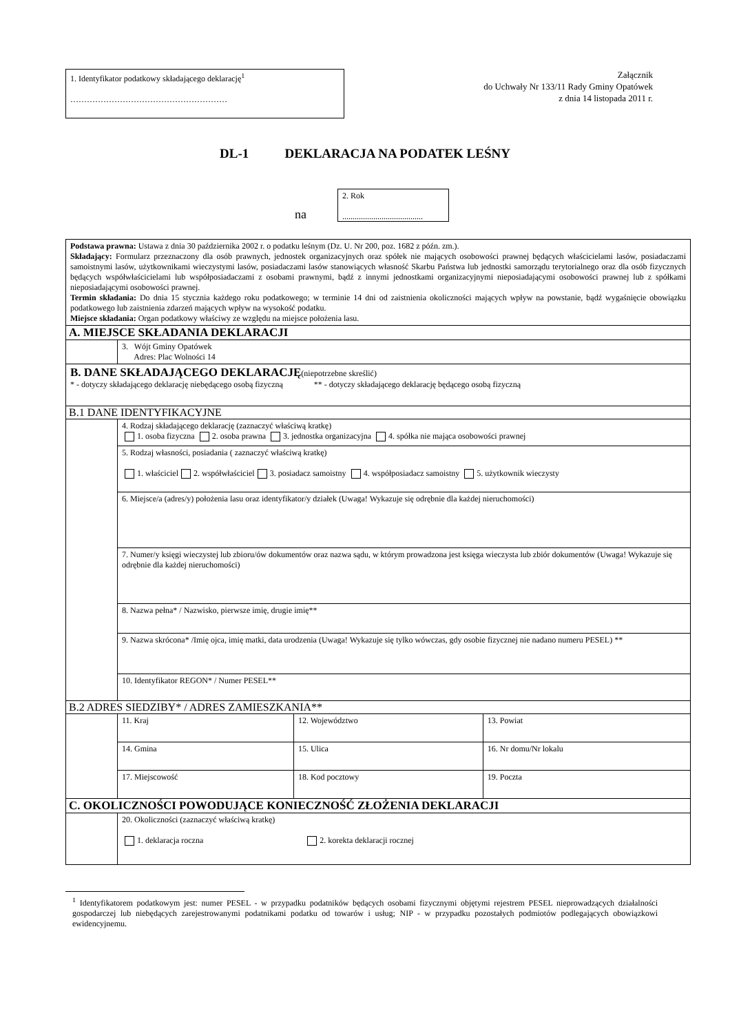1. Identyfikator podatkowy składającego deklarację<sup>1</sup>
…………………………………………………
Załącznik
do Uchwały Nr 133/11 Rady Gminy Opatówek
z dnia 14 listopada 2011 r.
DL-1 DEKLARACJA NA PODATEK LEŚNY
na
2. Rok
.......................................
| Podstawa prawna: Ustawa z dnia 30 października 2002 r. o podatku leśnym (Dz. U. Nr 200, poz. 1682 z późn. zm.). Składający: Formularz przeznaczony dla osób prawnych, jednostek organizacyjnych oraz spółek nie mających osobowości prawnej będących właścicielami lasów, posiadaczami samoistnymi lasów, użytkownikami wieczystymi lasów, posiadaczami lasów stanowiących własność Skarbu Państwa lub jednostki samorządu terytorialnego oraz dla osób fizycznych będących współwłaścicielami lub współposiadaczami z osobami prawnymi, bądź z innymi jednostkami organizacyjnymi nieposiadającymi osobowości prawnej lub z spółkami nieposiadającymi osobowości prawnej. Termin składania: Do dnia 15 stycznia każdego roku podatkowego; w terminie 14 dni od zaistnienia okoliczności mających wpływ na powstanie, bądź wygaśnięcie obowiązku podatkowego lub zaistnienia zdarzeń mających wpływ na wysokość podatku. Miejsce składania: Organ podatkowy właściwy ze względu na miejsce położenia lasu. | | | | |
| A. MIEJSCE SKŁADANIA DEKLARACJI | | | | |
| | 3. Wójt Gminy Opatówek Adres: Plac Wolności 14 | | | |
| B. DANE SKŁADAJĄCEGO DEKLARACJĘ (niepotrzebne skreślić) * - dotyczy składającego deklarację niebędącego osobą fizyczną ** - dotyczy składającego deklarację będącego osobą fizyczną | | | | |
| B.1 DANE IDENTYFIKACYJNE | | | | |
| | 4. Rodzaj składającego deklarację (zaznaczyć właściwą kratkę) 1. osoba fizyczna 2. osoba prawna 3. jednostka organizacyjna 4. spółka nie mająca osobowości prawnej | | | |
| | 5. Rodzaj własności, posiadania ( zaznaczyć właściwą kratkę) 1. właściciel 2. współwłaściciel 3. posiadacz samoistny 4. współposiadacz samoistny 5. użytkownik wieczysty | | | |
| | 6. Miejsce/a (adres/y) położenia lasu oraz identyfikator/y działek (Uwaga! Wykazuje się odrębnie dla każdej nieruchomości) | | | |
| | 7. Numer/y księgi wieczystej lub zbioru/ów dokumentów oraz nazwa sądu, w którym prowadzona jest księga wieczysta lub zbiór dokumentów (Uwaga! Wykazuje się odrębnie dla każdej nieruchomości) | | | |
| | 8. Nazwa pełna* / Nazwisko, pierwsze imię, drugie imię** | | | |
| | 9. Nazwa skrócona* /Imię ojca, imię matki, data urodzenia (Uwaga! Wykazuje się tylko wówczas, gdy osobie fizycznej nie nadano numeru PESEL) ** | | | |
| | 10. Identyfikator REGON* / Numer PESEL** | | | |
| B.2 ADRES SIEDZIBY* / ADRES ZAMIESZKANIA** | | | | |
| | 11. Kraj | 12. Województwo | | 13. Powiat |
| | 14. Gmina | 15. Ulica | | 16. Nr domu/Nr lokalu |
| | 17. Miejscowość | 18. Kod pocztowy | 19. Poczta | |
| C. OKOLICZNOŚCI POWODUJĄCE KONIECZNOŚĆ ZŁOŻENIA DEKLARACJI | | | | |
| | 20. Okoliczności (zaznaczyć właściwą kratkę) 1. deklaracja roczna 2. korekta deklaracji rocznej | | | |
<sup>1</sup> Identyfikatorem podatkowym jest: numer PESEL - w przypadku podatników będących osobami fizycznymi objętymi rejestrem PESEL nieprowadzących działalności gospodarczej lub niebędących zarejestrowanymi podatnikami podatku od towarów i usług; NIP - w przypadku pozostałych podmiotów podlegających obowiązkowi ewidencyjnemu.